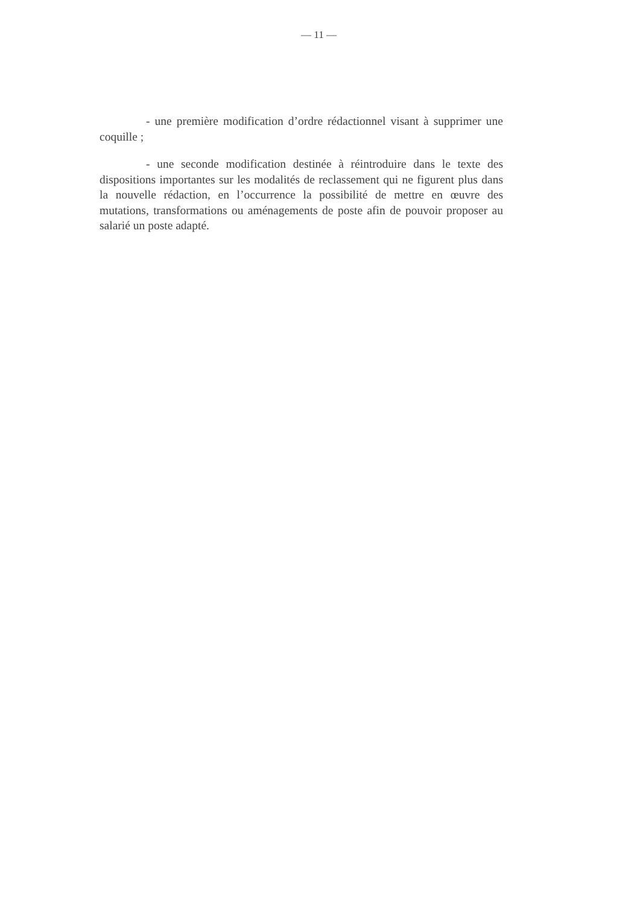— 11 —
- une première modification d’ordre rédactionnel visant à supprimer une coquille ;
- une seconde modification destinée à réintroduire dans le texte des dispositions importantes sur les modalités de reclassement qui ne figurent plus dans la nouvelle rédaction, en l’occurrence la possibilité de mettre en œuvre des mutations, transformations ou aménagements de poste afin de pouvoir proposer au salarié un poste adapté.